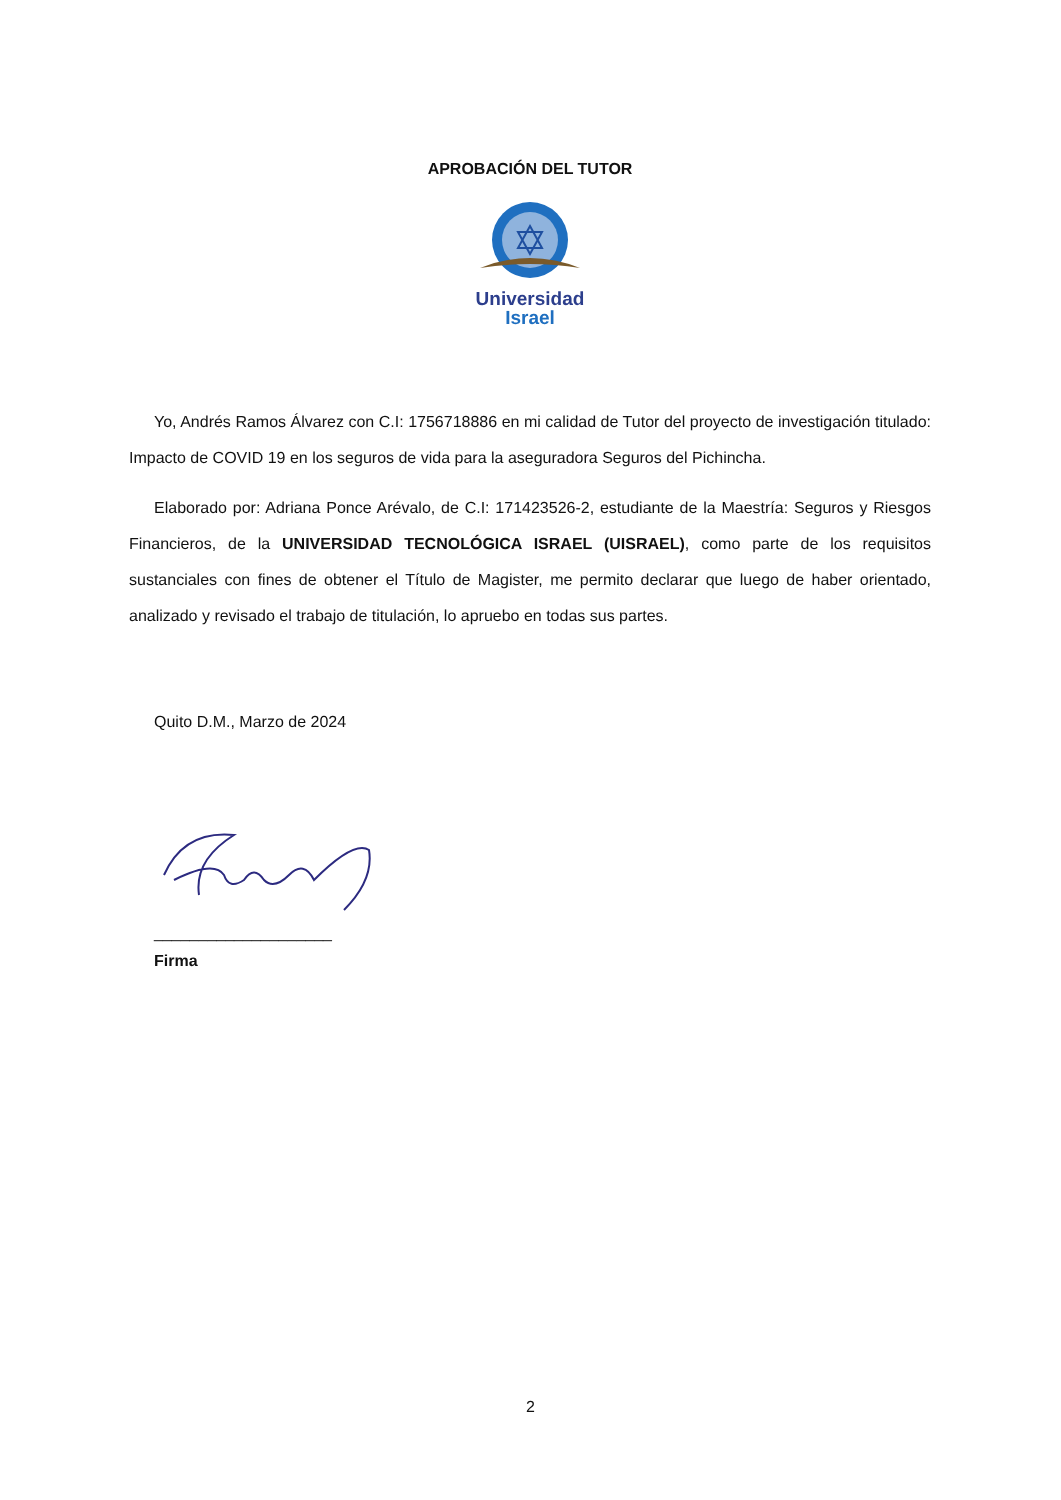APROBACIÓN DEL TUTOR
Universidad
Israel
Yo, Andrés Ramos Álvarez con C.I: 1756718886 en mi calidad de Tutor del proyecto de investigación titulado: Impacto de COVID 19 en los seguros de vida para la aseguradora Seguros del Pichincha.
Elaborado por: Adriana Ponce Arévalo, de C.I: 171423526-2, estudiante de la Maestría: Seguros y Riesgos Financieros, de la UNIVERSIDAD TECNOLÓGICA ISRAEL (UISRAEL), como parte de los requisitos sustanciales con fines de obtener el Título de Magister, me permito declarar que luego de haber orientado, analizado y revisado el trabajo de titulación, lo apruebo en todas sus partes.
Quito D.M., Marzo de 2024
____________________
Firma
2